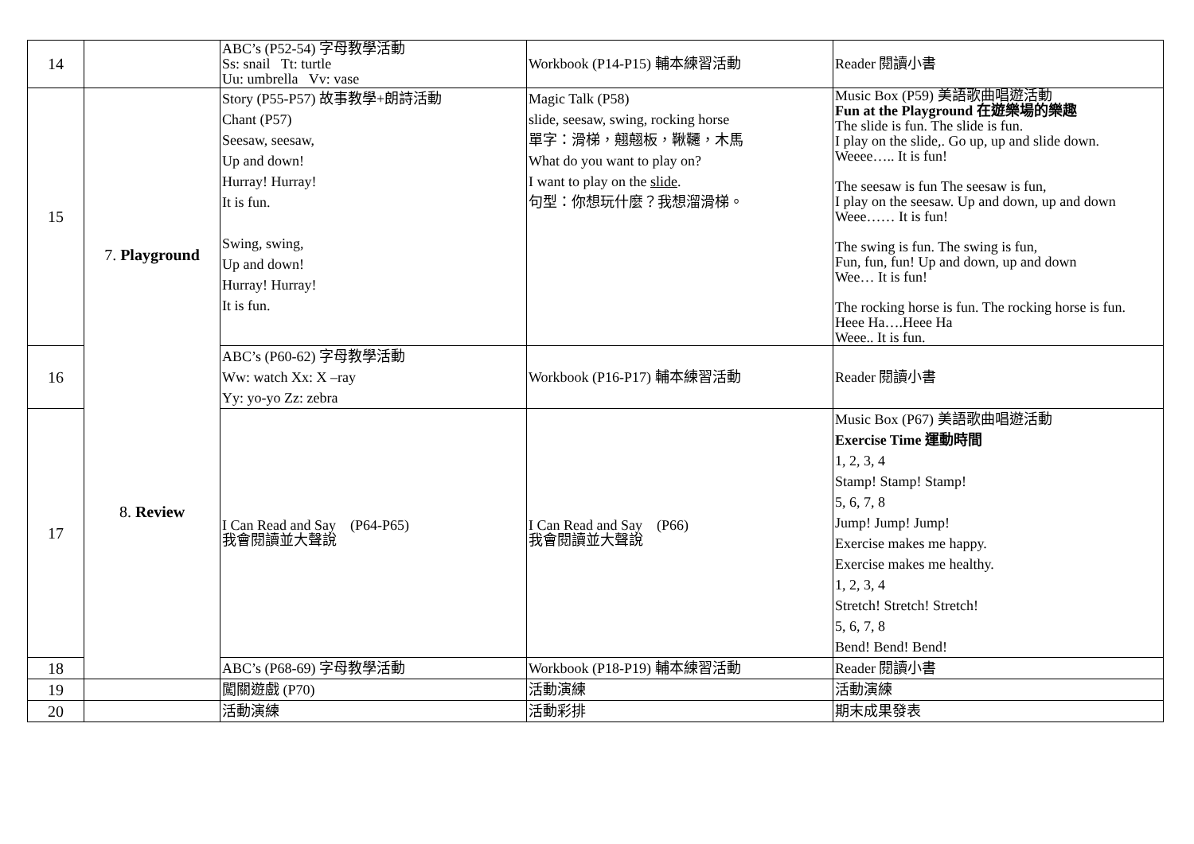| 14 | | ABC’s (P52-54) 字母教學活動 Ss: snail Tt: turtle Uu: umbrella Vv: vase | Workbook (P14-P15) 輔本練習活動 | Reader 閱讀小書 |
| 15 | 7. Playground 8. Review | Story (P55-P57) 故事教學+朗詩活動 Chant (P57) Seesaw, seesaw, Up and down! Hurray! Hurray! It is fun. Swing, swing, Up and down! Hurray! Hurray! It is fun. | Magic Talk (P58) slide, seesaw, swing, rocking horse 單字：滑梯，翹翹板，鞦韆，木馬 What do you want to play on? I want to play on the slide . 句型：你想玩什麼？我想溜滑梯。 | Music Box (P59) 美語歌曲唱遊活動 Fun at the Playground 在遊樂場的樂趣 The slide is fun. The slide is fun. I play on the slide,. Go up, up and slide down. Weeee….. It is fun! The seesaw is fun The seesaw is fun, I play on the seesaw. Up and down, up and down Weee…… It is fun! The swing is fun. The swing is fun, Fun, fun, fun! Up and down, up and down Wee… It is fun! The rocking horse is fun. The rocking horse is fun. Heee Ha….Heee Ha Weee.. It is fun. |
| 16 | | ABC’s (P60-62) 字母教學活動 Ww: watch Xx: X –ray Yy: yo-yo Zz: zebra | Workbook (P16-P17) 輔本練習活動 | Reader 閱讀小書 |
| 17 | | I Can Read and Say (P64-P65) 我會閱讀並大聲說 | I Can Read and Say (P66) 我會閱讀並大聲說 | Music Box (P67) 美語歌曲唱遊活動 Exercise Time 運動時間 1, 2, 3, 4 Stamp! Stamp! Stamp! 5, 6, 7, 8 Jump! Jump! Jump! Exercise makes me happy. Exercise makes me healthy. 1, 2, 3, 4 Stretch! Stretch! Stretch! 5, 6, 7, 8 Bend! Bend! Bend! |
| 18 | | ABC’s (P68-69) 字母教學活動 | Workbook (P18-P19) 輔本練習活動 | Reader 閱讀小書 |
| 19 | | 闖關遊戲 (P70) | 活動演練 | 活動演練 |
| 20 | | 活動演練 | 活動彩排 | 期末成果發表 |